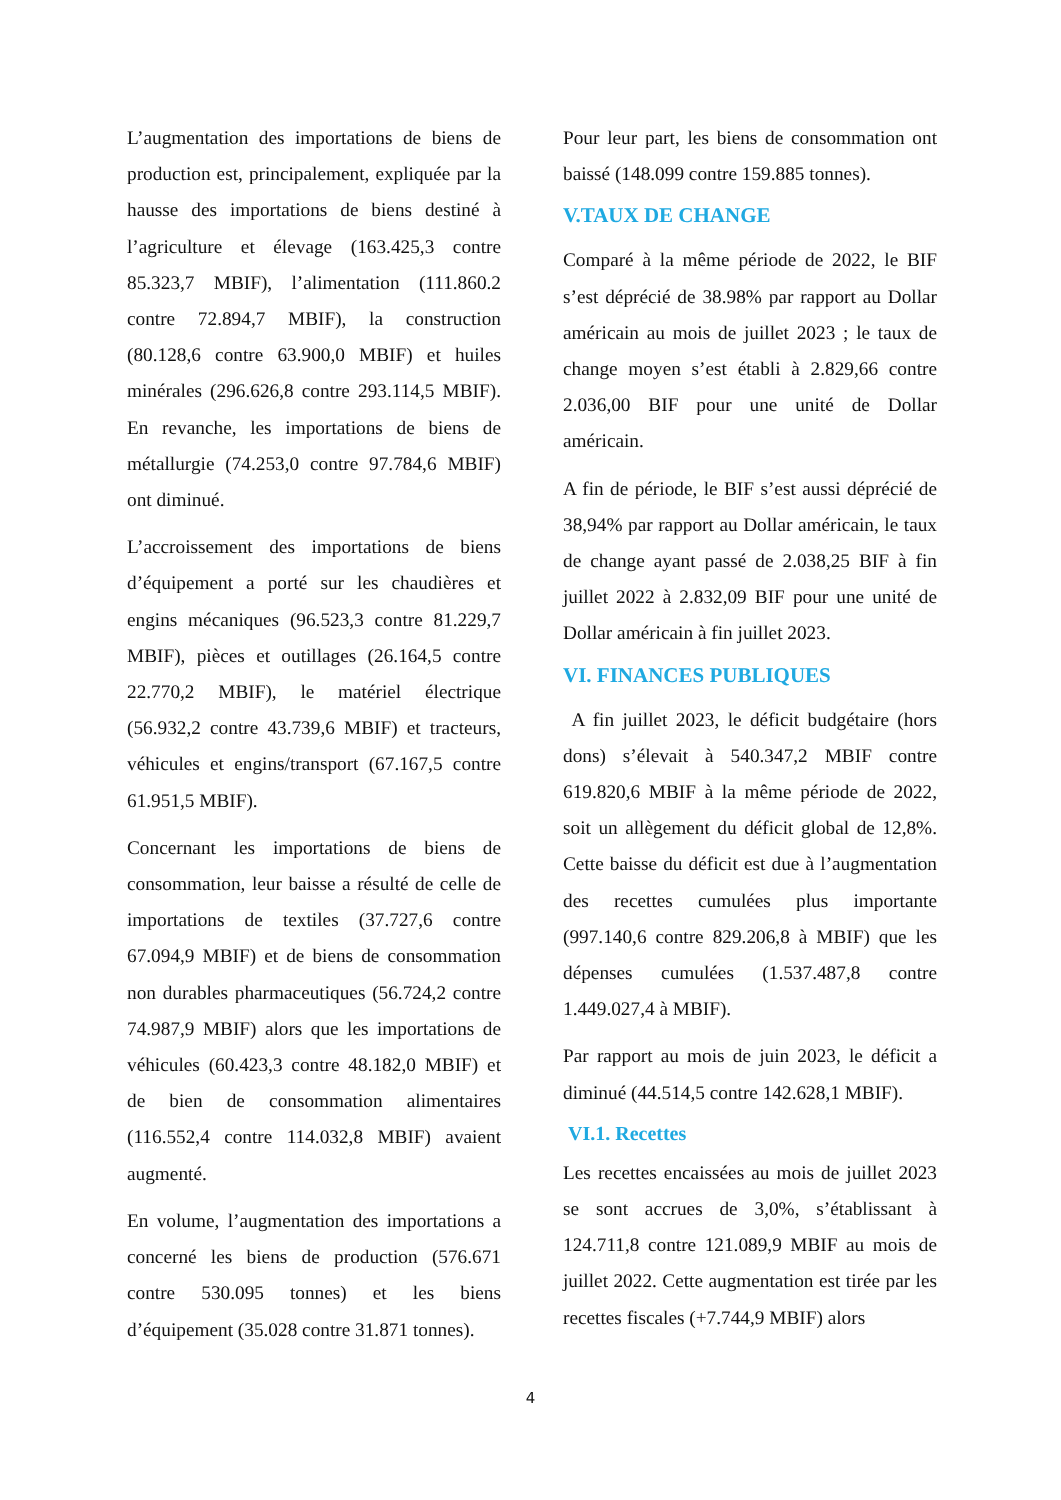L’augmentation des importations de biens de production est, principalement, expliquée par la hausse des importations de biens destiné à l’agriculture et élevage (163.425,3 contre 85.323,7 MBIF), l’alimentation (111.860.2 contre 72.894,7 MBIF), la construction (80.128,6 contre 63.900,0 MBIF) et huiles minérales (296.626,8 contre 293.114,5 MBIF). En revanche, les importations de biens de métallurgie (74.253,0 contre 97.784,6 MBIF) ont diminué.
L’accroissement des importations de biens d’équipement a porté sur les chaudières et engins mécaniques (96.523,3 contre 81.229,7 MBIF), pièces et outillages (26.164,5 contre 22.770,2 MBIF), le matériel électrique (56.932,2 contre 43.739,6 MBIF) et tracteurs, véhicules et engins/transport (67.167,5 contre 61.951,5 MBIF).
Concernant les importations de biens de consommation, leur baisse a résulté de celle de importations de textiles (37.727,6 contre 67.094,9 MBIF) et de biens de consommation non durables pharmaceutiques (56.724,2 contre 74.987,9 MBIF) alors que les importations de véhicules (60.423,3 contre 48.182,0 MBIF) et de bien de consommation alimentaires (116.552,4 contre 114.032,8 MBIF) avaient augmenté.
En volume, l’augmentation des importations a concerné les biens de production (576.671 contre 530.095 tonnes) et les biens d’équipement (35.028 contre 31.871 tonnes).
Pour leur part, les biens de consommation ont baissé (148.099 contre 159.885 tonnes).
V.TAUX DE CHANGE
Comparé à la même période de 2022, le BIF s’est déprécié de 38.98% par rapport au Dollar américain au mois de juillet 2023 ; le taux de change moyen s’est établi à 2.829,66 contre 2.036,00 BIF pour une unité de Dollar américain.
A fin de période, le BIF s’est aussi déprécié de 38,94% par rapport au Dollar américain, le taux de change ayant passé de 2.038,25 BIF à fin juillet 2022 à 2.832,09 BIF pour une unité de Dollar américain à fin juillet 2023.
VI. FINANCES PUBLIQUES
A fin juillet 2023, le déficit budgétaire (hors dons) s’élevait à 540.347,2 MBIF contre 619.820,6 MBIF à la même période de 2022, soit un allègement du déficit global de 12,8%. Cette baisse du déficit est due à l’augmentation des recettes cumulées plus importante (997.140,6 contre 829.206,8 à MBIF) que les dépenses cumulées (1.537.487,8 contre 1.449.027,4 à MBIF).
Par rapport au mois de juin 2023, le déficit a diminué (44.514,5 contre 142.628,1 MBIF).
VI.1. Recettes
Les recettes encaissées au mois de juillet 2023 se sont accrues de 3,0%, s’établissant à 124.711,8 contre 121.089,9 MBIF au mois de juillet 2022. Cette augmentation est tirée par les recettes fiscales (+7.744,9 MBIF) alors
4